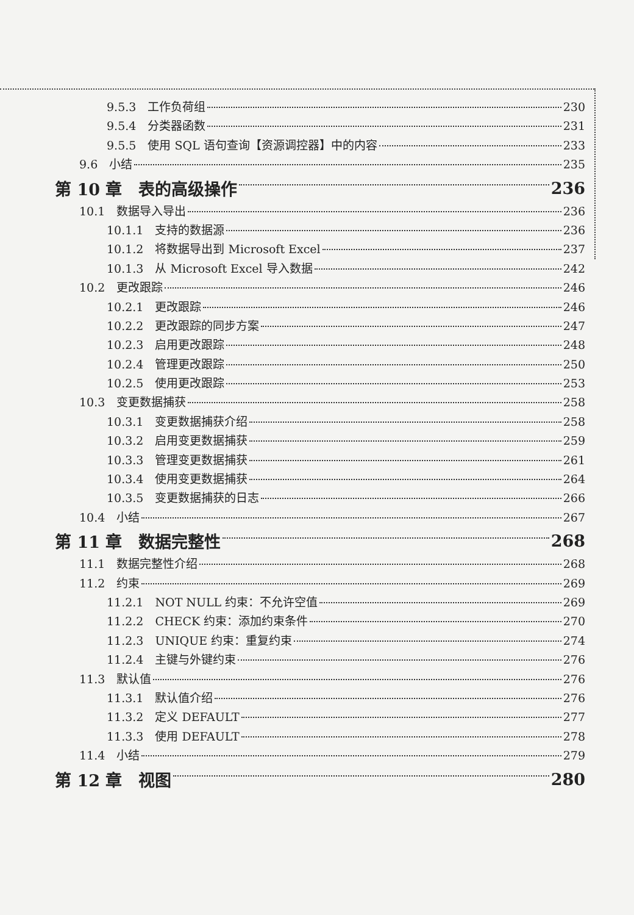9.5.3　工作负荷组 230
9.5.4　分类器函数 231
9.5.5　使用 SQL 语句查询【资源调控器】中的内容 233
9.6　小结 235
第 10 章　表的高级操作 236
10.1　数据导入导出 236
10.1.1　支持的数据源 236
10.1.2　将数据导出到 Microsoft Excel 237
10.1.3　从 Microsoft Excel 导入数据 242
10.2　更改跟踪 246
10.2.1　更改跟踪 246
10.2.2　更改跟踪的同步方案 247
10.2.3　启用更改跟踪 248
10.2.4　管理更改跟踪 250
10.2.5　使用更改跟踪 253
10.3　变更数据捕获 258
10.3.1　变更数据捕获介绍 258
10.3.2　启用变更数据捕获 259
10.3.3　管理变更数据捕获 261
10.3.4　使用变更数据捕获 264
10.3.5　变更数据捕获的日志 266
10.4　小结 267
第 11 章　数据完整性 268
11.1　数据完整性介绍 268
11.2　约束 269
11.2.1　NOT NULL 约束：不允许空值 269
11.2.2　CHECK 约束：添加约束条件 270
11.2.3　UNIQUE 约束：重复约束 274
11.2.4　主键与外键约束 276
11.3　默认值 276
11.3.1　默认值介绍 276
11.3.2　定义 DEFAULT 277
11.3.3　使用 DEFAULT 278
11.4　小结 279
第 12 章　视图 280